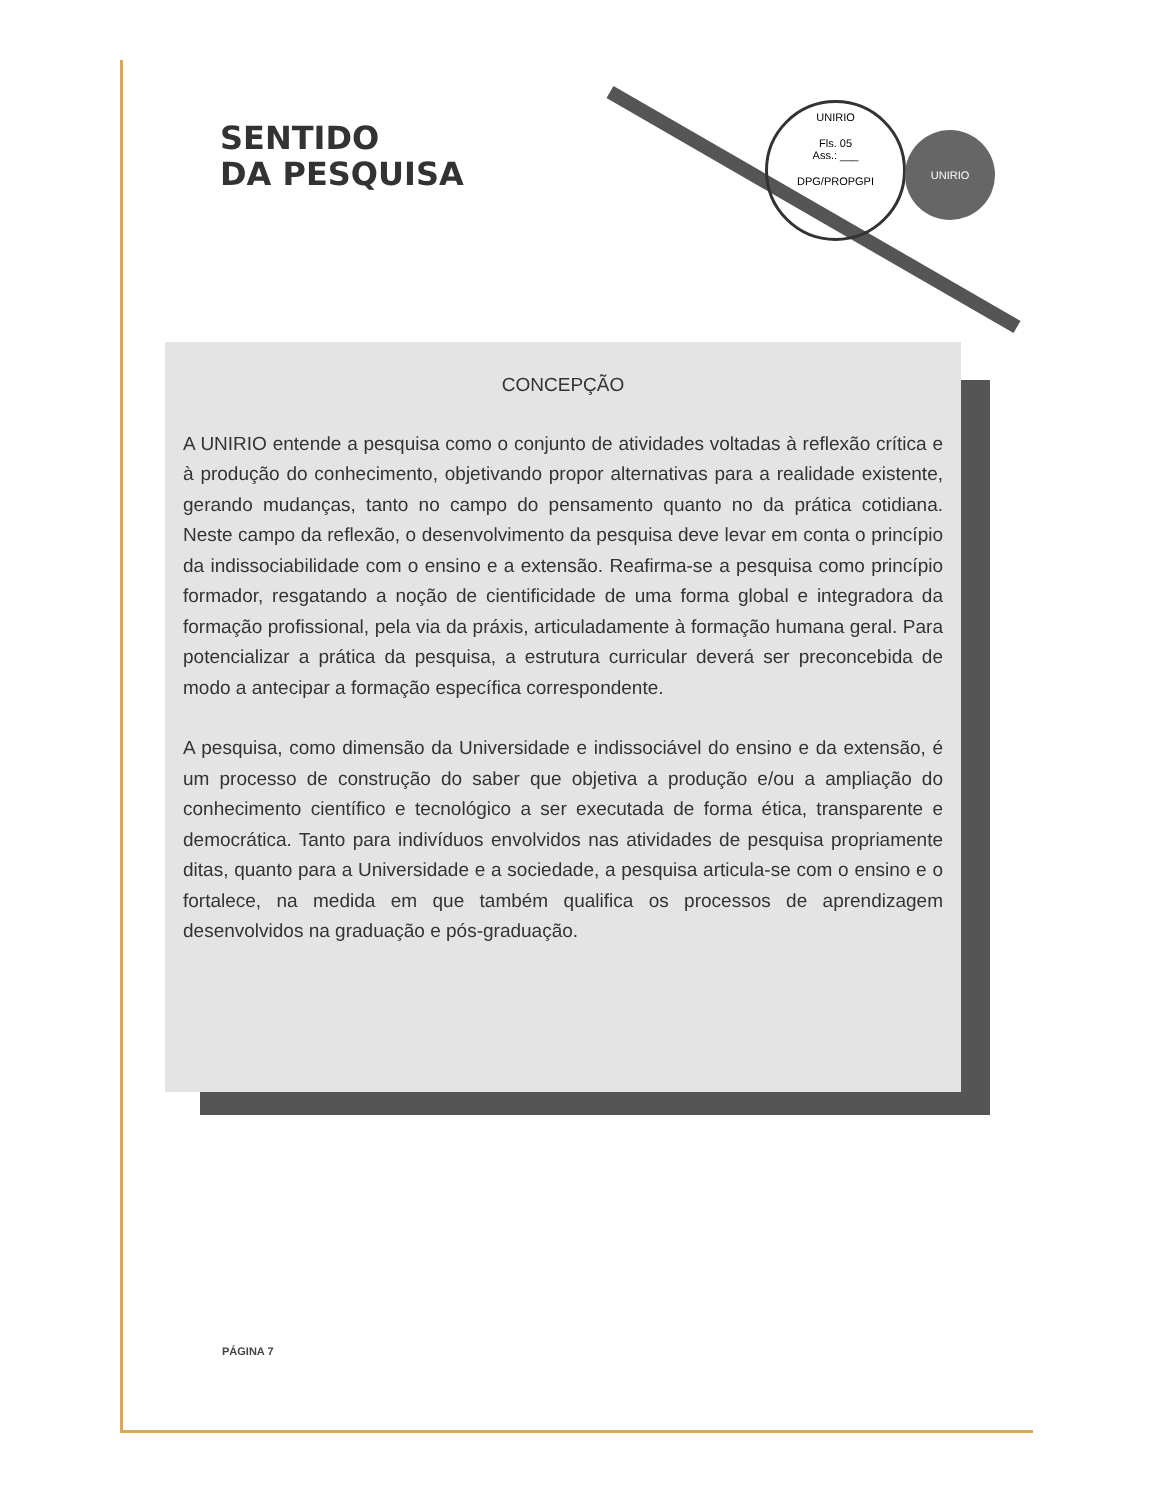SENTIDO
DA PESQUISA
UNIRIO
Fls. 05
Ass.: ___
DPG/PROPGPI
UNIRIO
CONCEPÇÃO
A UNIRIO entende a pesquisa como o conjunto de atividades voltadas à reflexão crítica e à produção do conhecimento, objetivando propor alternativas para a realidade existente, gerando mudanças, tanto no campo do pensamento quanto no da prática cotidiana. Neste campo da reflexão, o desenvolvimento da pesquisa deve levar em conta o princípio da indissociabilidade com o ensino e a extensão. Reafirma-se a pesquisa como princípio formador, resgatando a noção de cientificidade de uma forma global e integradora da formação profissional, pela via da práxis, articuladamente à formação humana geral. Para potencializar a prática da pesquisa, a estrutura curricular deverá ser preconcebida de modo a antecipar a formação específica correspondente.
A pesquisa, como dimensão da Universidade e indissociável do ensino e da extensão, é um processo de construção do saber que objetiva a produção e/ou a ampliação do conhecimento científico e tecnológico a ser executada de forma ética, transparente e democrática. Tanto para indivíduos envolvidos nas atividades de pesquisa propriamente ditas, quanto para a Universidade e a sociedade, a pesquisa articula-se com o ensino e o fortalece, na medida em que também qualifica os processos de aprendizagem desenvolvidos na graduação e pós-graduação.
PÁGINA 7